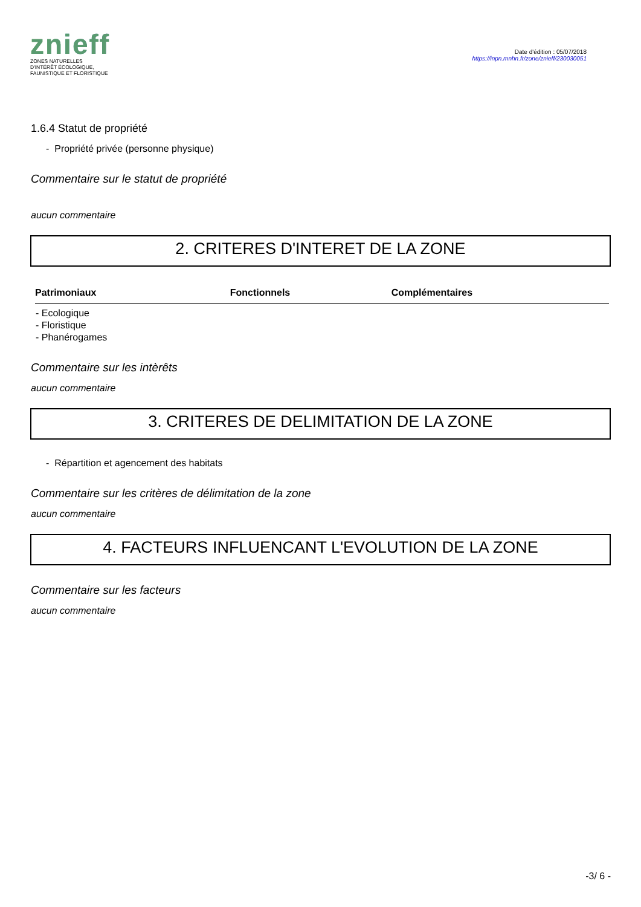znieff
ZONES NATURELLES
D'INTÉRÊT ÉCOLOGIQUE,
FAUNISTIQUE ET FLORISTIQUE
Date d'édition : 05/07/2018
https://inpn.mnhn.fr/zone/znieff/230030051
1.6.4 Statut de propriété
- Propriété privée (personne physique)
Commentaire sur le statut de propriété
aucun commentaire
2. CRITERES D'INTERET DE LA ZONE
| Patrimoniaux | Fonctionnels | Complémentaires |
| --- | --- | --- |
| - Ecologique - Floristique - Phanérogames | | |
Commentaire sur les intèrêts
aucun commentaire
3. CRITERES DE DELIMITATION DE LA ZONE
- Répartition et agencement des habitats
Commentaire sur les critères de délimitation de la zone
aucun commentaire
4. FACTEURS INFLUENCANT L'EVOLUTION DE LA ZONE
Commentaire sur les facteurs
aucun commentaire
-3/ 6 -